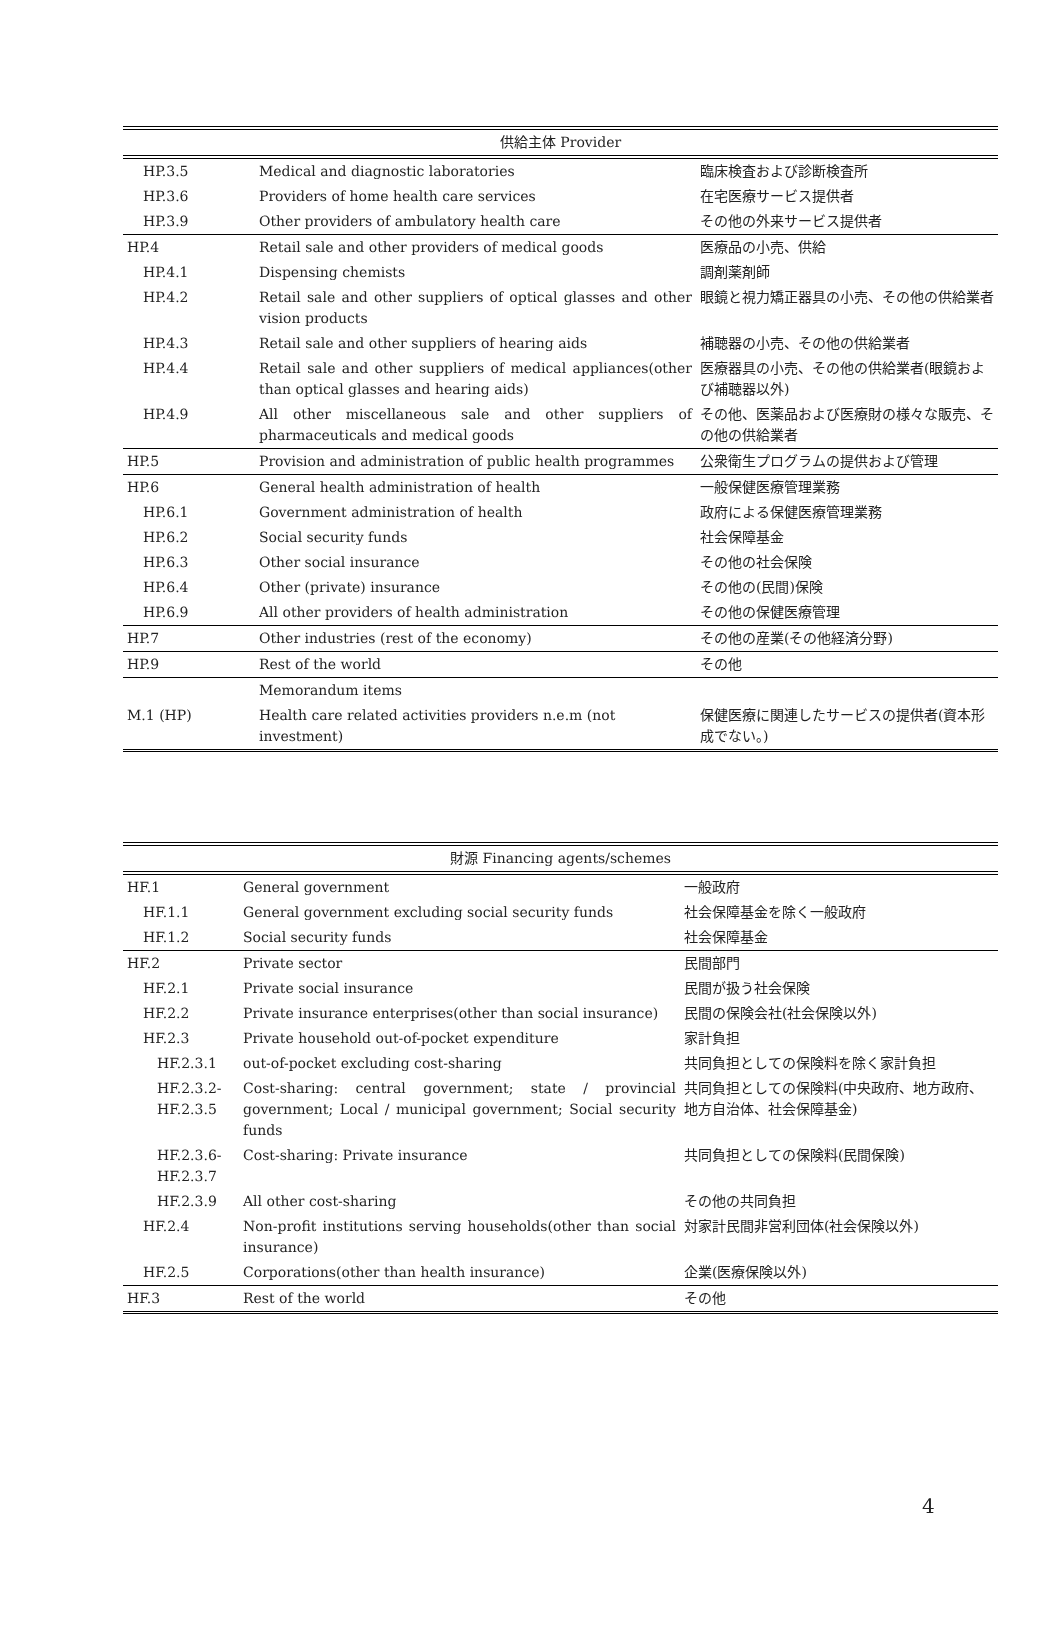| 供給主体 Provider | | |
| --- | --- | --- |
| HP.3.5 | Medical and diagnostic laboratories | 臨床検査および診断検査所 |
| HP.3.6 | Providers of home health care services | 在宅医療サービス提供者 |
| HP.3.9 | Other providers of ambulatory health care | その他の外来サービス提供者 |
| HP.4 | Retail sale and other providers of medical goods | 医療品の小売、供給 |
| HP.4.1 | Dispensing chemists | 調剤薬剤師 |
| HP.4.2 | Retail sale and other suppliers of optical glasses and other vision products | 眼鏡と視力矯正器具の小売、その他の供給業者 |
| HP.4.3 | Retail sale and other suppliers of hearing aids | 補聴器の小売、その他の供給業者 |
| HP.4.4 | Retail sale and other suppliers of medical appliances(other than optical glasses and hearing aids) | 医療器具の小売、その他の供給業者(眼鏡および補聴器以外) |
| HP.4.9 | All other miscellaneous sale and other suppliers of pharmaceuticals and medical goods | その他、医薬品および医療財の様々な販売、その他の供給業者 |
| HP.5 | Provision and administration of public health programmes | 公衆衛生プログラムの提供および管理 |
| HP.6 | General health administration of health | 一般保健医療管理業務 |
| HP.6.1 | Government administration of health | 政府による保健医療管理業務 |
| HP.6.2 | Social security funds | 社会保障基金 |
| HP.6.3 | Other social insurance | その他の社会保険 |
| HP.6.4 | Other (private) insurance | その他の(民間)保険 |
| HP.6.9 | All other providers of health administration | その他の保健医療管理 |
| HP.7 | Other industries (rest of the economy) | その他の産業(その他経済分野) |
| HP.9 | Rest of the world | その他 |
| | Memorandum items | |
| M.1 (HP) | Health care related activities providers n.e.m (not investment) | 保健医療に関連したサービスの提供者(資本形成でない。) |
| 財源 Financing agents/schemes | | |
| --- | --- | --- |
| HF.1 | General government | 一般政府 |
| HF.1.1 | General government excluding social security funds | 社会保障基金を除く一般政府 |
| HF.1.2 | Social security funds | 社会保障基金 |
| HF.2 | Private sector | 民間部門 |
| HF.2.1 | Private social insurance | 民間が扱う社会保険 |
| HF.2.2 | Private insurance enterprises(other than social insurance) | 民間の保険会社(社会保険以外) |
| HF.2.3 | Private household out-of-pocket expenditure | 家計負担 |
| HF.2.3.1 | out-of-pocket excluding cost-sharing | 共同負担としての保険料を除く家計負担 |
| HF.2.3.2- HF.2.3.5 | Cost-sharing: central government; state / provincial government; Local / municipal government; Social security funds | 共同負担としての保険料(中央政府、地方政府、地方自治体、社会保障基金) |
| HF.2.3.6- HF.2.3.7 | Cost-sharing: Private insurance | 共同負担としての保険料(民間保険) |
| HF.2.3.9 | All other cost-sharing | その他の共同負担 |
| HF.2.4 | Non-profit institutions serving households(other than social insurance) | 対家計民間非営利団体(社会保険以外) |
| HF.2.5 | Corporations(other than health insurance) | 企業(医療保険以外) |
| HF.3 | Rest of the world | その他 |
4